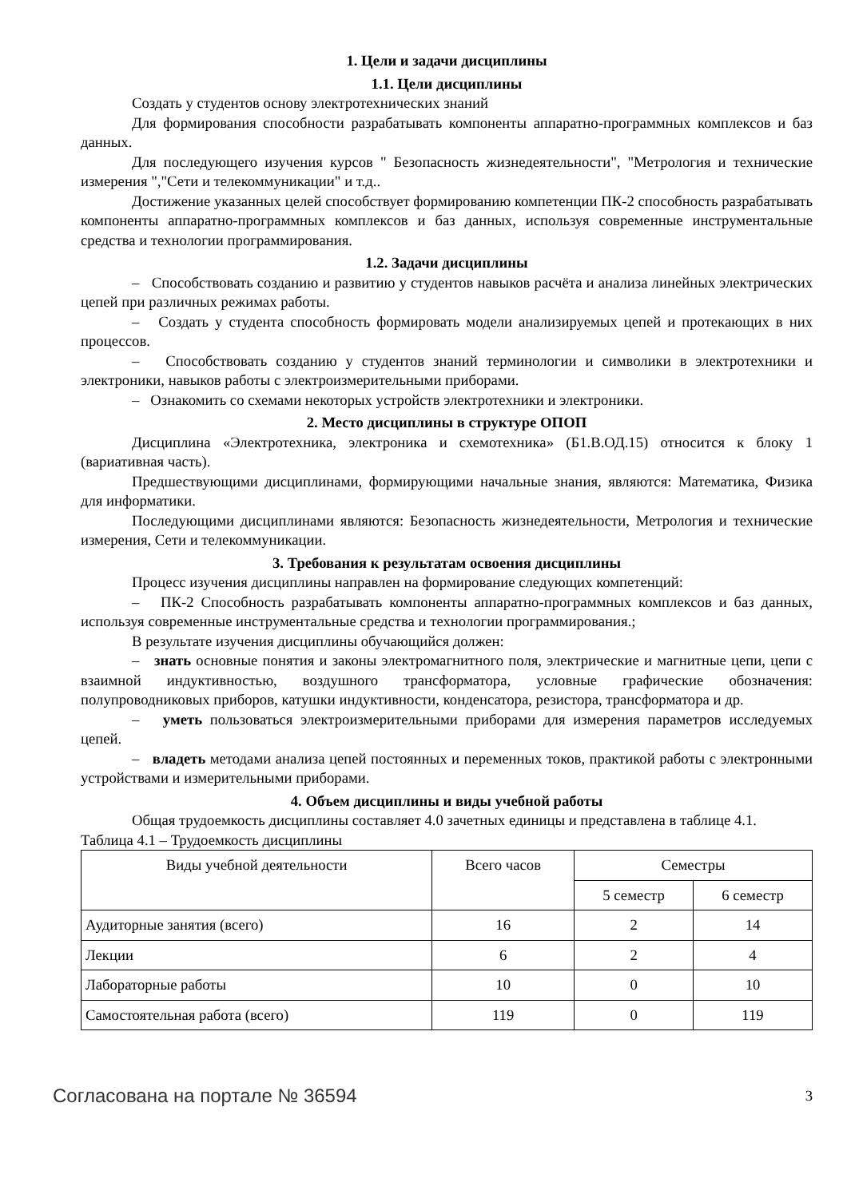1. Цели и задачи дисциплины
1.1. Цели дисциплины
Создать у студентов основу электротехнических знаний
Для формирования способности разрабатывать компоненты аппаратно-программных комплексов и баз данных.
Для последующего изучения курсов " Безопасность жизнедеятельности", "Метрология и технические измерения ","Сети и телекоммуникации" и т.д..
Достижение указанных целей способствует формированию компетенции ПК-2 способность разрабатывать компоненты аппаратно-программных комплексов и баз данных, используя современные инструментальные средства и технологии программирования.
1.2. Задачи дисциплины
– Способствовать созданию и развитию у студентов навыков расчёта и анализа линейных электрических цепей при различных режимах работы.
– Создать у студента способность формировать модели анализируемых цепей и протекающих в них процессов.
– Способствовать созданию у студентов знаний терминологии и символики в электротехники и электроники, навыков работы с электроизмерительными приборами.
– Ознакомить со схемами некоторых устройств электротехники и электроники.
2. Место дисциплины в структуре ОПОП
Дисциплина «Электротехника, электроника и схемотехника» (Б1.В.ОД.15) относится к блоку 1 (вариативная часть).
Предшествующими дисциплинами, формирующими начальные знания, являются: Математика, Физика для информатики.
Последующими дисциплинами являются: Безопасность жизнедеятельности, Метрология и технические измерения, Сети и телекоммуникации.
3. Требования к результатам освоения дисциплины
Процесс изучения дисциплины направлен на формирование следующих компетенций:
– ПК-2 Способность разрабатывать компоненты аппаратно-программных комплексов и баз данных, используя современные инструментальные средства и технологии программирования.;
В результате изучения дисциплины обучающийся должен:
– знать основные понятия и законы электромагнитного поля, электрические и магнитные цепи, цепи с взаимной индуктивностью, воздушного трансформатора, условные графические обозначения: полупроводниковых приборов, катушки индуктивности, конденсатора, резистора, трансформатора и др.
– уметь пользоваться электроизмерительными приборами для измерения параметров исследуемых цепей.
– владеть методами анализа цепей постоянных и переменных токов, практикой работы с электронными устройствами и измерительными приборами.
4. Объем дисциплины и виды учебной работы
Общая трудоемкость дисциплины составляет 4.0 зачетных единицы и представлена в таблице 4.1.
Таблица 4.1 – Трудоемкость дисциплины
| Виды учебной деятельности | Всего часов | Семестры | |
| | | 5 семестр | 6 семестр |
| Аудиторные занятия (всего) | 16 | 2 | 14 |
| Лекции | 6 | 2 | 4 |
| Лабораторные работы | 10 | 0 | 10 |
| Самостоятельная работа (всего) | 119 | 0 | 119 |
Согласована на портале № 36594 3